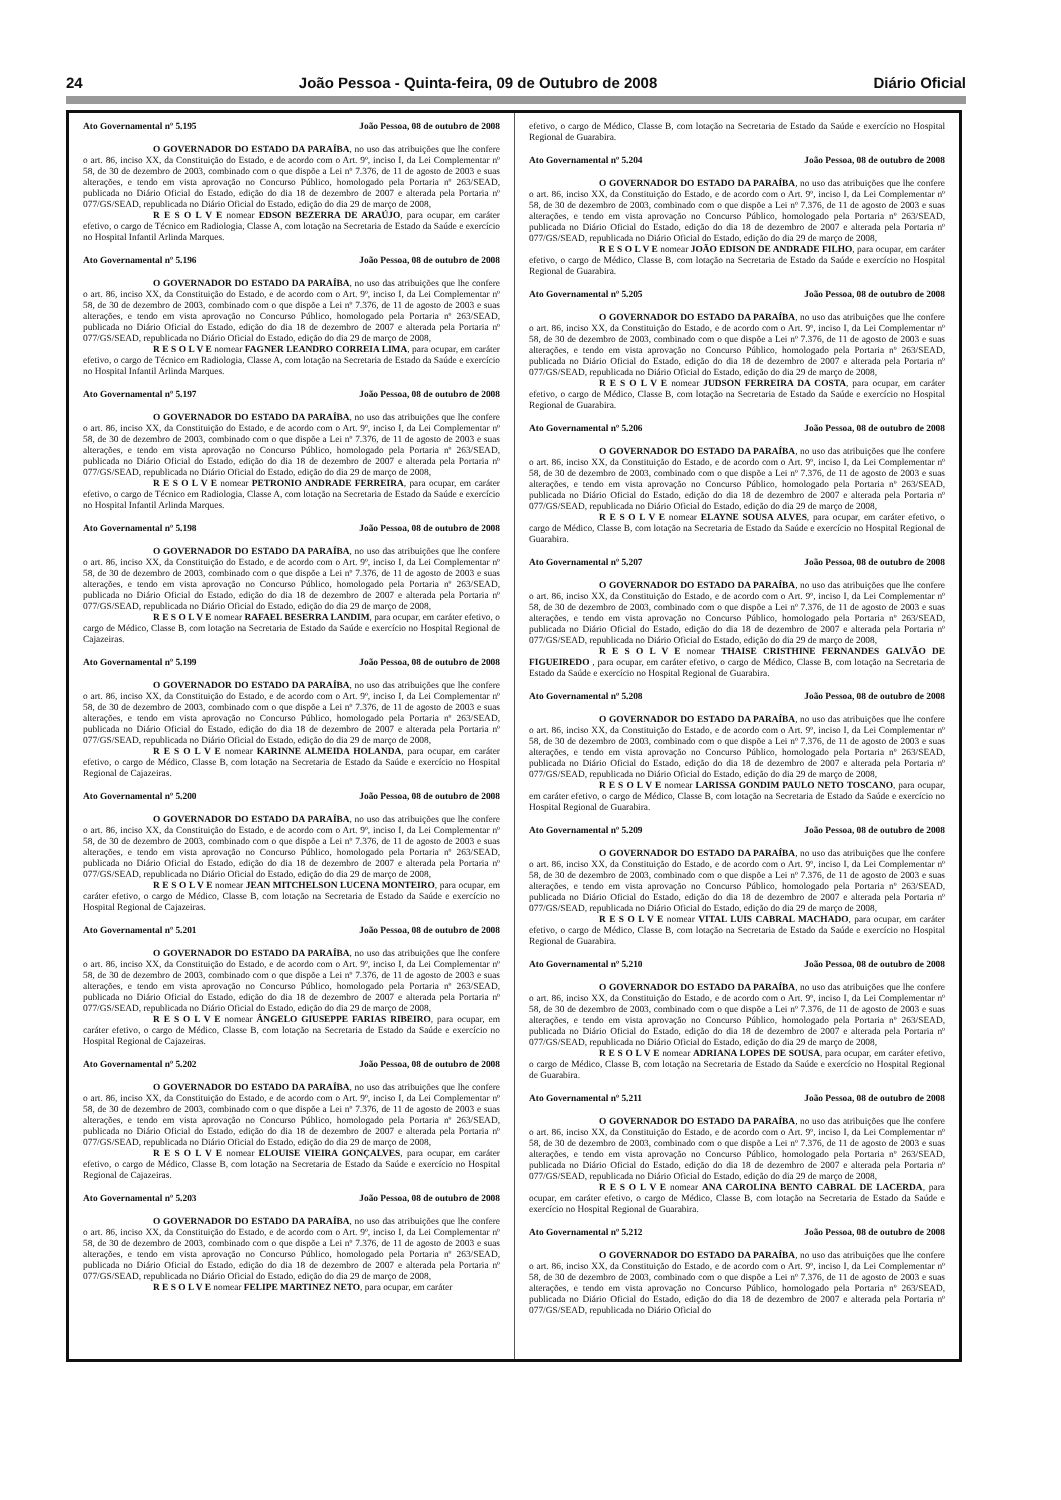24 João Pessoa - Quinta-feira, 09 de Outubro de 2008 Diário Oficial
Ato Governamental nº 5.195 João Pessoa, 08 de outubro de 2008
O GOVERNADOR DO ESTADO DA PARAÍBA, no uso das atribuições que lhe confere o art. 86, inciso XX, da Constituição do Estado, e de acordo com o Art. 9º, inciso I, da Lei Complementar nº 58, de 30 de dezembro de 2003, combinado com o que dispõe a Lei nº 7.376, de 11 de agosto de 2003 e suas alterações, e tendo em vista aprovação no Concurso Público, homologado pela Portaria nº 263/SEAD, publicada no Diário Oficial do Estado, edição do dia 18 de dezembro de 2007 e alterada pela Portaria nº 077/GS/SEAD, republicada no Diário Oficial do Estado, edição do dia 29 de março de 2008,
R E S O L V E nomear EDSON BEZERRA DE ARAÚJO, para ocupar, em caráter efetivo, o cargo de Técnico em Radiologia, Classe A, com lotação na Secretaria de Estado da Saúde e exercício no Hospital Infantil Arlinda Marques.
Ato Governamental nº 5.196 João Pessoa, 08 de outubro de 2008
O GOVERNADOR DO ESTADO DA PARAÍBA, no uso das atribuições que lhe confere o art. 86, inciso XX, da Constituição do Estado, e de acordo com o Art. 9º, inciso I, da Lei Complementar nº 58, de 30 de dezembro de 2003, combinado com o que dispõe a Lei nº 7.376, de 11 de agosto de 2003 e suas alterações, e tendo em vista aprovação no Concurso Público, homologado pela Portaria nº 263/SEAD, publicada no Diário Oficial do Estado, edição do dia 18 de dezembro de 2007 e alterada pela Portaria nº 077/GS/SEAD, republicada no Diário Oficial do Estado, edição do dia 29 de março de 2008,
R E S O L V E nomear FAGNER LEANDRO CORREIA LIMA, para ocupar, em caráter efetivo, o cargo de Técnico em Radiologia, Classe A, com lotação na Secretaria de Estado da Saúde e exercício no Hospital Infantil Arlinda Marques.
Ato Governamental nº 5.197 João Pessoa, 08 de outubro de 2008
O GOVERNADOR DO ESTADO DA PARAÍBA, no uso das atribuições que lhe confere o art. 86, inciso XX, da Constituição do Estado, e de acordo com o Art. 9º, inciso I, da Lei Complementar nº 58, de 30 de dezembro de 2003, combinado com o que dispõe a Lei nº 7.376, de 11 de agosto de 2003 e suas alterações, e tendo em vista aprovação no Concurso Público, homologado pela Portaria nº 263/SEAD, publicada no Diário Oficial do Estado, edição do dia 18 de dezembro de 2007 e alterada pela Portaria nº 077/GS/SEAD, republicada no Diário Oficial do Estado, edição do dia 29 de março de 2008,
R E S O L V E nomear PETRONIO ANDRADE FERREIRA, para ocupar, em caráter efetivo, o cargo de Técnico em Radiologia, Classe A, com lotação na Secretaria de Estado da Saúde e exercício no Hospital Infantil Arlinda Marques.
Ato Governamental nº 5.198 João Pessoa, 08 de outubro de 2008
O GOVERNADOR DO ESTADO DA PARAÍBA, no uso das atribuições que lhe confere o art. 86, inciso XX, da Constituição do Estado, e de acordo com o Art. 9º, inciso I, da Lei Complementar nº 58, de 30 de dezembro de 2003, combinado com o que dispõe a Lei nº 7.376, de 11 de agosto de 2003 e suas alterações, e tendo em vista aprovação no Concurso Público, homologado pela Portaria nº 263/SEAD, publicada no Diário Oficial do Estado, edição do dia 18 de dezembro de 2007 e alterada pela Portaria nº 077/GS/SEAD, republicada no Diário Oficial do Estado, edição do dia 29 de março de 2008,
R E S O L V E nomear RAFAEL BESERRA LANDIM, para ocupar, em caráter efetivo, o cargo de Médico, Classe B, com lotação na Secretaria de Estado da Saúde e exercício no Hospital Regional de Cajazeiras.
Ato Governamental nº 5.199 João Pessoa, 08 de outubro de 2008
O GOVERNADOR DO ESTADO DA PARAÍBA, no uso das atribuições que lhe confere o art. 86, inciso XX, da Constituição do Estado, e de acordo com o Art. 9º, inciso I, da Lei Complementar nº 58, de 30 de dezembro de 2003, combinado com o que dispõe a Lei nº 7.376, de 11 de agosto de 2003 e suas alterações, e tendo em vista aprovação no Concurso Público, homologado pela Portaria nº 263/SEAD, publicada no Diário Oficial do Estado, edição do dia 18 de dezembro de 2007 e alterada pela Portaria nº 077/GS/SEAD, republicada no Diário Oficial do Estado, edição do dia 29 de março de 2008,
R E S O L V E nomear KARINNE ALMEIDA HOLANDA, para ocupar, em caráter efetivo, o cargo de Médico, Classe B, com lotação na Secretaria de Estado da Saúde e exercício no Hospital Regional de Cajazeiras.
Ato Governamental nº 5.200 João Pessoa, 08 de outubro de 2008
O GOVERNADOR DO ESTADO DA PARAÍBA, no uso das atribuições que lhe confere o art. 86, inciso XX, da Constituição do Estado, e de acordo com o Art. 9º, inciso I, da Lei Complementar nº 58, de 30 de dezembro de 2003, combinado com o que dispõe a Lei nº 7.376, de 11 de agosto de 2003 e suas alterações, e tendo em vista aprovação no Concurso Público, homologado pela Portaria nº 263/SEAD, publicada no Diário Oficial do Estado, edição do dia 18 de dezembro de 2007 e alterada pela Portaria nº 077/GS/SEAD, republicada no Diário Oficial do Estado, edição do dia 29 de março de 2008,
R E S O L V E nomear JEAN MITCHELSON LUCENA MONTEIRO, para ocupar, em caráter efetivo, o cargo de Médico, Classe B, com lotação na Secretaria de Estado da Saúde e exercício no Hospital Regional de Cajazeiras.
Ato Governamental nº 5.201 João Pessoa, 08 de outubro de 2008
O GOVERNADOR DO ESTADO DA PARAÍBA, no uso das atribuições que lhe confere o art. 86, inciso XX, da Constituição do Estado, e de acordo com o Art. 9º, inciso I, da Lei Complementar nº 58, de 30 de dezembro de 2003, combinado com o que dispõe a Lei nº 7.376, de 11 de agosto de 2003 e suas alterações, e tendo em vista aprovação no Concurso Público, homologado pela Portaria nº 263/SEAD, publicada no Diário Oficial do Estado, edição do dia 18 de dezembro de 2007 e alterada pela Portaria nº 077/GS/SEAD, republicada no Diário Oficial do Estado, edição do dia 29 de março de 2008,
R E S O L V E nomear ÂNGELO GIUSEPPE FARIAS RIBEIRO, para ocupar, em caráter efetivo, o cargo de Médico, Classe B, com lotação na Secretaria de Estado da Saúde e exercício no Hospital Regional de Cajazeiras.
Ato Governamental nº 5.202 João Pessoa, 08 de outubro de 2008
O GOVERNADOR DO ESTADO DA PARAÍBA, no uso das atribuições que lhe confere o art. 86, inciso XX, da Constituição do Estado, e de acordo com o Art. 9º, inciso I, da Lei Complementar nº 58, de 30 de dezembro de 2003, combinado com o que dispõe a Lei nº 7.376, de 11 de agosto de 2003 e suas alterações, e tendo em vista aprovação no Concurso Público, homologado pela Portaria nº 263/SEAD, publicada no Diário Oficial do Estado, edição do dia 18 de dezembro de 2007 e alterada pela Portaria nº 077/GS/SEAD, republicada no Diário Oficial do Estado, edição do dia 29 de março de 2008,
R E S O L V E nomear ELOUISE VIEIRA GONÇALVES, para ocupar, em caráter efetivo, o cargo de Médico, Classe B, com lotação na Secretaria de Estado da Saúde e exercício no Hospital Regional de Cajazeiras.
Ato Governamental nº 5.203 João Pessoa, 08 de outubro de 2008
O GOVERNADOR DO ESTADO DA PARAÍBA, no uso das atribuições que lhe confere o art. 86, inciso XX, da Constituição do Estado, e de acordo com o Art. 9º, inciso I, da Lei Complementar nº 58, de 30 de dezembro de 2003, combinado com o que dispõe a Lei nº 7.376, de 11 de agosto de 2003 e suas alterações, e tendo em vista aprovação no Concurso Público, homologado pela Portaria nº 263/SEAD, publicada no Diário Oficial do Estado, edição do dia 18 de dezembro de 2007 e alterada pela Portaria nº 077/GS/SEAD, republicada no Diário Oficial do Estado, edição do dia 29 de março de 2008,
R E S O L V E nomear FELIPE MARTINEZ NETO, para ocupar, em caráter
efetivo, o cargo de Médico, Classe B, com lotação na Secretaria de Estado da Saúde e exercício no Hospital Regional de Guarabira.
Ato Governamental nº 5.204 João Pessoa, 08 de outubro de 2008
O GOVERNADOR DO ESTADO DA PARAÍBA, no uso das atribuições que lhe confere o art. 86, inciso XX, da Constituição do Estado, e de acordo com o Art. 9º, inciso I, da Lei Complementar nº 58, de 30 de dezembro de 2003, combinado com o que dispõe a Lei nº 7.376, de 11 de agosto de 2003 e suas alterações, e tendo em vista aprovação no Concurso Público, homologado pela Portaria nº 263/SEAD, publicada no Diário Oficial do Estado, edição do dia 18 de dezembro de 2007 e alterada pela Portaria nº 077/GS/SEAD, republicada no Diário Oficial do Estado, edição do dia 29 de março de 2008,
R E S O L V E nomear JOÃO EDISON DE ANDRADE FILHO, para ocupar, em caráter efetivo, o cargo de Médico, Classe B, com lotação na Secretaria de Estado da Saúde e exercício no Hospital Regional de Guarabira.
Ato Governamental nº 5.205 João Pessoa, 08 de outubro de 2008
O GOVERNADOR DO ESTADO DA PARAÍBA, no uso das atribuições que lhe confere o art. 86, inciso XX, da Constituição do Estado, e de acordo com o Art. 9º, inciso I, da Lei Complementar nº 58, de 30 de dezembro de 2003, combinado com o que dispõe a Lei nº 7.376, de 11 de agosto de 2003 e suas alterações, e tendo em vista aprovação no Concurso Público, homologado pela Portaria nº 263/SEAD, publicada no Diário Oficial do Estado, edição do dia 18 de dezembro de 2007 e alterada pela Portaria nº 077/GS/SEAD, republicada no Diário Oficial do Estado, edição do dia 29 de março de 2008,
R E S O L V E nomear JUDSON FERREIRA DA COSTA, para ocupar, em caráter efetivo, o cargo de Médico, Classe B, com lotação na Secretaria de Estado da Saúde e exercício no Hospital Regional de Guarabira.
Ato Governamental nº 5.206 João Pessoa, 08 de outubro de 2008
O GOVERNADOR DO ESTADO DA PARAÍBA, no uso das atribuições que lhe confere o art. 86, inciso XX, da Constituição do Estado, e de acordo com o Art. 9º, inciso I, da Lei Complementar nº 58, de 30 de dezembro de 2003, combinado com o que dispõe a Lei nº 7.376, de 11 de agosto de 2003 e suas alterações, e tendo em vista aprovação no Concurso Público, homologado pela Portaria nº 263/SEAD, publicada no Diário Oficial do Estado, edição do dia 18 de dezembro de 2007 e alterada pela Portaria nº 077/GS/SEAD, republicada no Diário Oficial do Estado, edição do dia 29 de março de 2008,
R E S O L V E nomear ELAYNE SOUSA ALVES, para ocupar, em caráter efetivo, o cargo de Médico, Classe B, com lotação na Secretaria de Estado da Saúde e exercício no Hospital Regional de Guarabira.
Ato Governamental nº 5.207 João Pessoa, 08 de outubro de 2008
O GOVERNADOR DO ESTADO DA PARAÍBA, no uso das atribuições que lhe confere o art. 86, inciso XX, da Constituição do Estado, e de acordo com o Art. 9º, inciso I, da Lei Complementar nº 58, de 30 de dezembro de 2003, combinado com o que dispõe a Lei nº 7.376, de 11 de agosto de 2003 e suas alterações, e tendo em vista aprovação no Concurso Público, homologado pela Portaria nº 263/SEAD, publicada no Diário Oficial do Estado, edição do dia 18 de dezembro de 2007 e alterada pela Portaria nº 077/GS/SEAD, republicada no Diário Oficial do Estado, edição do dia 29 de março de 2008,
R E S O L V E nomear THAISE CRISTHINE FERNANDES GALVÃO DE FIGUEIREDO , para ocupar, em caráter efetivo, o cargo de Médico, Classe B, com lotação na Secretaria de Estado da Saúde e exercício no Hospital Regional de Guarabira.
Ato Governamental nº 5.208 João Pessoa, 08 de outubro de 2008
O GOVERNADOR DO ESTADO DA PARAÍBA, no uso das atribuições que lhe confere o art. 86, inciso XX, da Constituição do Estado, e de acordo com o Art. 9º, inciso I, da Lei Complementar nº 58, de 30 de dezembro de 2003, combinado com o que dispõe a Lei nº 7.376, de 11 de agosto de 2003 e suas alterações, e tendo em vista aprovação no Concurso Público, homologado pela Portaria nº 263/SEAD, publicada no Diário Oficial do Estado, edição do dia 18 de dezembro de 2007 e alterada pela Portaria nº 077/GS/SEAD, republicada no Diário Oficial do Estado, edição do dia 29 de março de 2008,
R E S O L V E nomear LARISSA GONDIM PAULO NETO TOSCANO, para ocupar, em caráter efetivo, o cargo de Médico, Classe B, com lotação na Secretaria de Estado da Saúde e exercício no Hospital Regional de Guarabira.
Ato Governamental nº 5.209 João Pessoa, 08 de outubro de 2008
O GOVERNADOR DO ESTADO DA PARAÍBA, no uso das atribuições que lhe confere o art. 86, inciso XX, da Constituição do Estado, e de acordo com o Art. 9º, inciso I, da Lei Complementar nº 58, de 30 de dezembro de 2003, combinado com o que dispõe a Lei nº 7.376, de 11 de agosto de 2003 e suas alterações, e tendo em vista aprovação no Concurso Público, homologado pela Portaria nº 263/SEAD, publicada no Diário Oficial do Estado, edição do dia 18 de dezembro de 2007 e alterada pela Portaria nº 077/GS/SEAD, republicada no Diário Oficial do Estado, edição do dia 29 de março de 2008,
R E S O L V E nomear VITAL LUIS CABRAL MACHADO, para ocupar, em caráter efetivo, o cargo de Médico, Classe B, com lotação na Secretaria de Estado da Saúde e exercício no Hospital Regional de Guarabira.
Ato Governamental nº 5.210 João Pessoa, 08 de outubro de 2008
O GOVERNADOR DO ESTADO DA PARAÍBA, no uso das atribuições que lhe confere o art. 86, inciso XX, da Constituição do Estado, e de acordo com o Art. 9º, inciso I, da Lei Complementar nº 58, de 30 de dezembro de 2003, combinado com o que dispõe a Lei nº 7.376, de 11 de agosto de 2003 e suas alterações, e tendo em vista aprovação no Concurso Público, homologado pela Portaria nº 263/SEAD, publicada no Diário Oficial do Estado, edição do dia 18 de dezembro de 2007 e alterada pela Portaria nº 077/GS/SEAD, republicada no Diário Oficial do Estado, edição do dia 29 de março de 2008,
R E S O L V E nomear ADRIANA LOPES DE SOUSA, para ocupar, em caráter efetivo, o cargo de Médico, Classe B, com lotação na Secretaria de Estado da Saúde e exercício no Hospital Regional de Guarabira.
Ato Governamental nº 5.211 João Pessoa, 08 de outubro de 2008
O GOVERNADOR DO ESTADO DA PARAÍBA, no uso das atribuições que lhe confere o art. 86, inciso XX, da Constituição do Estado, e de acordo com o Art. 9º, inciso I, da Lei Complementar nº 58, de 30 de dezembro de 2003, combinado com o que dispõe a Lei nº 7.376, de 11 de agosto de 2003 e suas alterações, e tendo em vista aprovação no Concurso Público, homologado pela Portaria nº 263/SEAD, publicada no Diário Oficial do Estado, edição do dia 18 de dezembro de 2007 e alterada pela Portaria nº 077/GS/SEAD, republicada no Diário Oficial do Estado, edição do dia 29 de março de 2008,
R E S O L V E nomear ANA CAROLINA BENTO CABRAL DE LACERDA, para ocupar, em caráter efetivo, o cargo de Médico, Classe B, com lotação na Secretaria de Estado da Saúde e exercício no Hospital Regional de Guarabira.
Ato Governamental nº 5.212 João Pessoa, 08 de outubro de 2008
O GOVERNADOR DO ESTADO DA PARAÍBA, no uso das atribuições que lhe confere o art. 86, inciso XX, da Constituição do Estado, e de acordo com o Art. 9º, inciso I, da Lei Complementar nº 58, de 30 de dezembro de 2003, combinado com o que dispõe a Lei nº 7.376, de 11 de agosto de 2003 e suas alterações, e tendo em vista aprovação no Concurso Público, homologado pela Portaria nº 263/SEAD, publicada no Diário Oficial do Estado, edição do dia 18 de dezembro de 2007 e alterada pela Portaria nº 077/GS/SEAD, republicada no Diário Oficial do